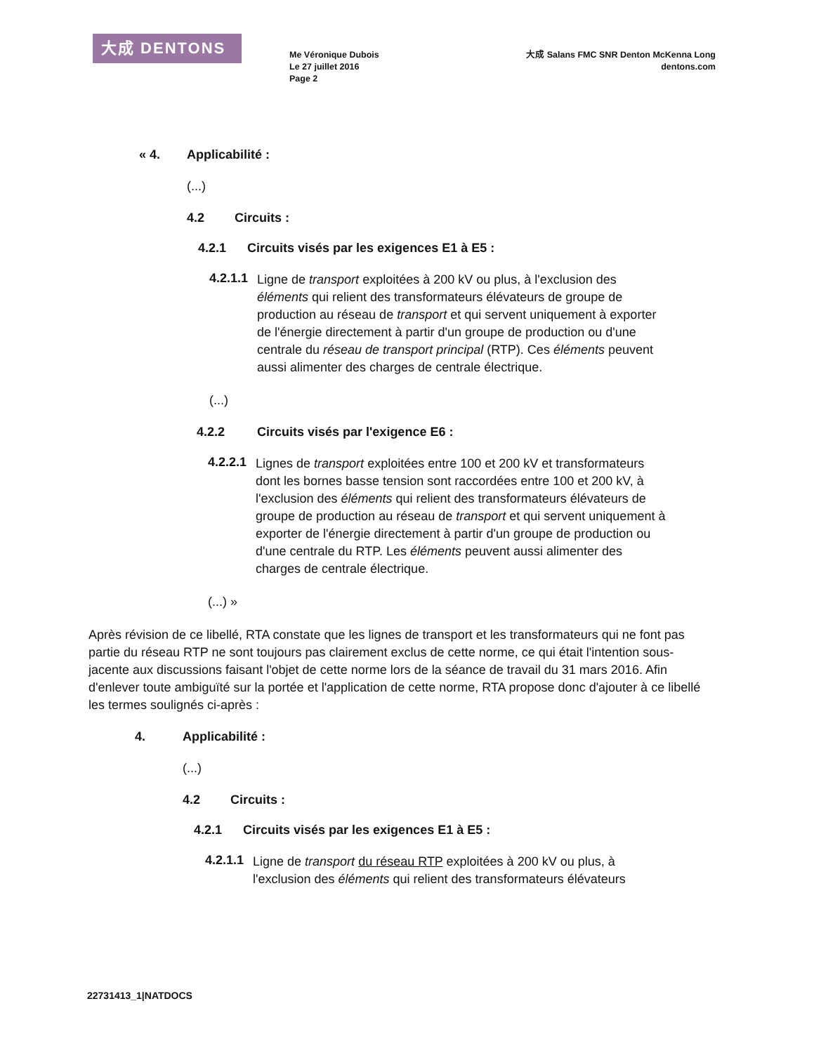大成 DENTONS
Me Véronique Dubois
Le 27 juillet 2016
Page 2
大成 Salans FMC SNR Denton McKenna Long
dentons.com
« 4. Applicabilité :
(...)
4.2 Circuits :
4.2.1 Circuits visés par les exigences E1 à E5 :
4.2.1.1
Ligne de transport exploitées à 200 kV ou plus, à l'exclusion des éléments qui relient des transformateurs élévateurs de groupe de production au réseau de transport et qui servent uniquement à exporter de l'énergie directement à partir d'un groupe de production ou d'une centrale du réseau de transport principal (RTP). Ces éléments peuvent aussi alimenter des charges de centrale électrique.
(...)
4.2.2 Circuits visés par l'exigence E6 :
4.2.2.1
Lignes de transport exploitées entre 100 et 200 kV et transformateurs dont les bornes basse tension sont raccordées entre 100 et 200 kV, à l'exclusion des éléments qui relient des transformateurs élévateurs de groupe de production au réseau de transport et qui servent uniquement à exporter de l'énergie directement à partir d'un groupe de production ou d'une centrale du RTP. Les éléments peuvent aussi alimenter des charges de centrale électrique.
(...) »
Après révision de ce libellé, RTA constate que les lignes de transport et les transformateurs qui ne font pas partie du réseau RTP ne sont toujours pas clairement exclus de cette norme, ce qui était l'intention sous-jacente aux discussions faisant l'objet de cette norme lors de la séance de travail du 31 mars 2016. Afin d'enlever toute ambiguïté sur la portée et l'application de cette norme, RTA propose donc d'ajouter à ce libellé les termes soulignés ci-après :
4. Applicabilité :
(...)
4.2 Circuits :
4.2.1 Circuits visés par les exigences E1 à E5 :
4.2.1.1
Ligne de transport du réseau RTP exploitées à 200 kV ou plus, à l'exclusion des éléments qui relient des transformateurs élévateurs
22731413_1|NATDOCS